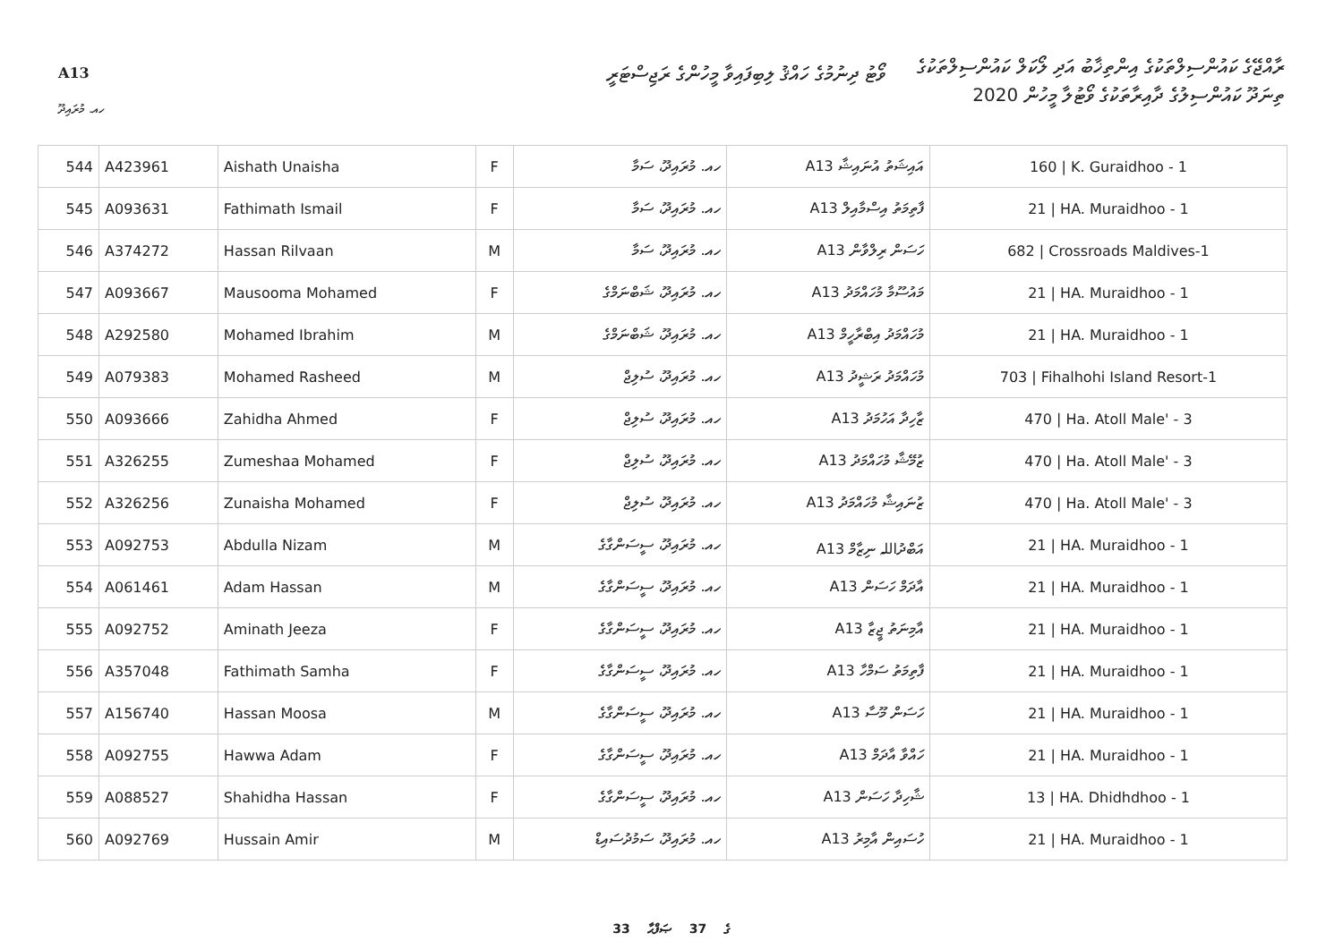A13
ވޯޓު ދިނުމުގެ ހައްޤު ލިބިފައިވާ މީހުންގެ ރަޖިސްޓަރީ
ރާއްޖޭގެ ކައުންސިލްތަކުގެ އިންތިޚާބު އަދި ލޯކަލް ކައުންސިލްތަކުގެ
ތިނަދޫ ކައުންސިލުގެ ދާއިރާތަކުގެ ވޯޓުލާ މީހުން 2020
ހއ. މުރައިދޫ
| 544 | A423961 | Aishath Unaisha | F | ހއ. މުރައިދޫ، ސަމާ | A13 އައިޝަތު އުނައިޝާ | 160 / K. Guraidhoo - 1 |
| 545 | A093631 | Fathimath Ismail | F | ހއ. މުރައިދޫ، ސަމާ | A13 ފާތިމަތު އިސްމާއިލް | 21 / HA. Muraidhoo - 1 |
| 546 | A374272 | Hassan Rilvaan | M | ހއ. މުރައިދޫ، ސަމާ | A13 ހަސަން ރިލްވާން | 682 / Crossroads Maldives-1 |
| 547 | A093667 | Mausooma Mohamed | F | ހއ. މުރައިދޫ، ޝަބްނަމްގެ | A13 މައުސޫމާ މުހައްމަދު | 21 / HA. Muraidhoo - 1 |
| 548 | A292580 | Mohamed Ibrahim | M | ހއ. މުރައިދޫ، ޝަބްނަމްގެ | A13 މުހައްމަދު އިބްރާހީމް | 21 / HA. Muraidhoo - 1 |
| 549 | A079383 | Mohamed Rasheed | M | ހއ. މުރައިދޫ، ސުލިޖް | A13 މުހައްމަދު ރަޝީދު | 703 / Fihalhohi Island Resort-1 |
| 550 | A093666 | Zahidha Ahmed | F | ހއ. މުރައިދޫ، ސުލިޖް | A13 ޒާހިދާ އަހުމަދު | 470 / Ha. Atoll Male' - 3 |
| 551 | A326255 | Zumeshaa Mohamed | F | ހއ. މުރައިދޫ، ސުލިޖް | A13 ޒުމޭޝާ މުހައްމަދު | 470 / Ha. Atoll Male' - 3 |
| 552 | A326256 | Zunaisha Mohamed | F | ހއ. މުރައިދޫ، ސުލިޖް | A13 ޒުނައިޝާ މުހައްމަދު | 470 / Ha. Atoll Male' - 3 |
| 553 | A092753 | Abdulla Nizam | M | ހއ. މުރައިދޫ، ސީސަންގާގެ | A13 އަބްދުاللہ ނިޒާމް | 21 / HA. Muraidhoo - 1 |
| 554 | A061461 | Adam Hassan | M | ހއ. މުރައިދޫ، ސީސަންގާގެ | A13 އާދަމް ހަސަން | 21 / HA. Muraidhoo - 1 |
| 555 | A092752 | Aminath Jeeza | F | ހއ. މުރައިދޫ، ސީސަންގާގެ | A13 އާމިނަތު ޖީޒާ | 21 / HA. Muraidhoo - 1 |
| 556 | A357048 | Fathimath Samha | F | ހއ. މުރައިދޫ، ސީސަންގާގެ | A13 ފާތިމަތު ސަމްހާ | 21 / HA. Muraidhoo - 1 |
| 557 | A156740 | Hassan Moosa | M | ހއ. މުރައިދޫ، ސީސަންގާގެ | A13 ހަސަން މޫސާ | 21 / HA. Muraidhoo - 1 |
| 558 | A092755 | Hawwa Adam | F | ހއ. މުރައިދޫ، ސީސަންގާގެ | A13 ހައްވާ އާދަމް | 21 / HA. Muraidhoo - 1 |
| 559 | A088527 | Shahidha Hassan | F | ހއ. މުރައިދޫ، ސީސަންގާގެ | A13 ޝާހިދާ ހަސަން | 13 / HA. Dhidhdhoo - 1 |
| 560 | A092769 | Hussain Amir | M | ހއ. މުރައިދޫ، ސަމުދުސައިޑް | A13 ހުސައިން އާމިރު | 21 / HA. Muraidhoo - 1 |
33 ގެ 37 ޞަފްޙާ